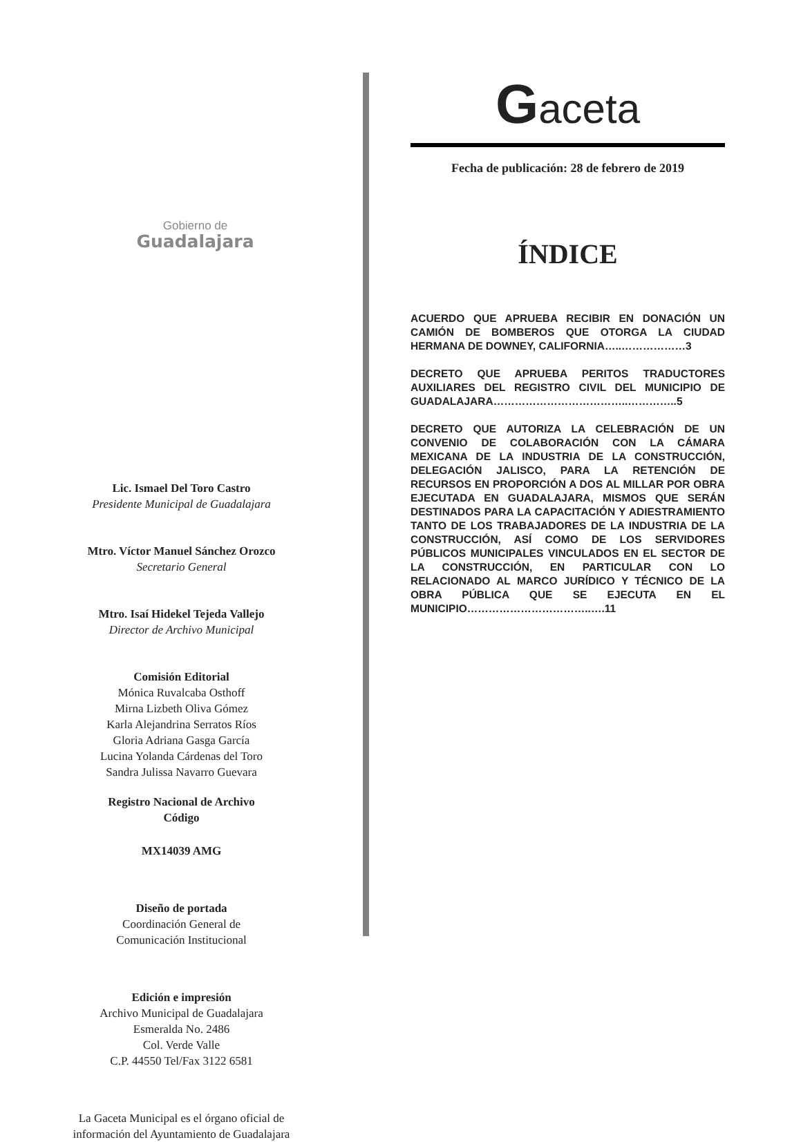Gobierno de
Guadalajara
Lic. Ismael Del Toro Castro
Presidente Municipal de Guadalajara
Mtro. Víctor Manuel Sánchez Orozco
Secretario General
Mtro. Isaí Hidekel Tejeda Vallejo
Director de Archivo Municipal
Comisión Editorial
Mónica Ruvalcaba Osthoff
Mirna Lizbeth Oliva Gómez
Karla Alejandrina Serratos Ríos
Gloria Adriana Gasga García
Lucina Yolanda Cárdenas del Toro
Sandra Julissa Navarro Guevara
Registro Nacional de Archivo
Código
MX14039 AMG
Diseño de portada
Coordinación General de
Comunicación Institucional
Edición e impresión
Archivo Municipal de Guadalajara
Esmeralda No. 2486
Col. Verde Valle
C.P. 44550 Tel/Fax 3122 6581
La Gaceta Municipal es el órgano oficial de
información del Ayuntamiento de Guadalajara
Gaceta
Fecha de publicación: 28 de febrero de 2019
ÍNDICE
ACUERDO QUE APRUEBA RECIBIR EN DONACIÓN UN CAMIÓN DE BOMBEROS QUE OTORGA LA CIUDAD HERMANA DE DOWNEY, CALIFORNIA…..………………3
DECRETO QUE APRUEBA PERITOS TRADUCTORES AUXILIARES DEL REGISTRO CIVIL DEL MUNICIPIO DE GUADALAJARA………………………………..…………..5
DECRETO QUE AUTORIZA LA CELEBRACIÓN DE UN CONVENIO DE COLABORACIÓN CON LA CÁMARA MEXICANA DE LA INDUSTRIA DE LA CONSTRUCCIÓN, DELEGACIÓN JALISCO, PARA LA RETENCIÓN DE RECURSOS EN PROPORCIÓN A DOS AL MILLAR POR OBRA EJECUTADA EN GUADALAJARA, MISMOS QUE SERÁN DESTINADOS PARA LA CAPACITACIÓN Y ADIESTRAMIENTO TANTO DE LOS TRABAJADORES DE LA INDUSTRIA DE LA CONSTRUCCIÓN, ASÍ COMO DE LOS SERVIDORES PÚBLICOS MUNICIPALES VINCULADOS EN EL SECTOR DE LA CONSTRUCCIÓN, EN PARTICULAR CON LO RELACIONADO AL MARCO JURÍDICO Y TÉCNICO DE LA OBRA PÚBLICA QUE SE EJECUTA EN EL MUNICIPIO……………………………..….11